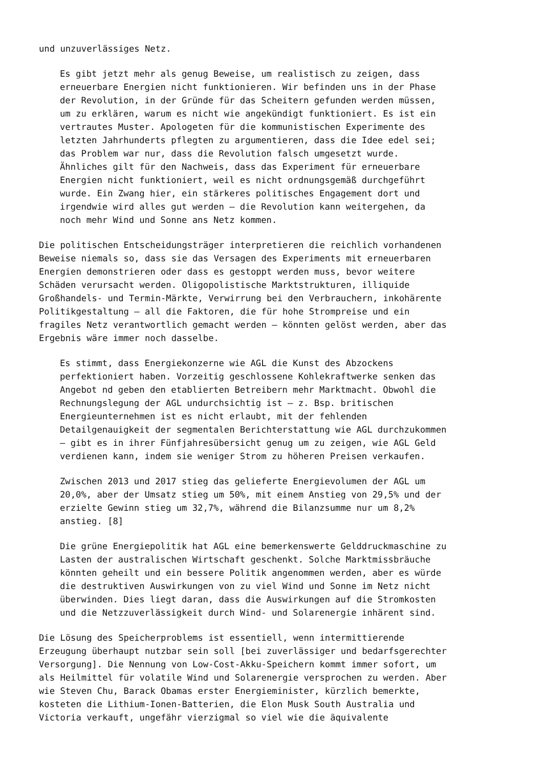und unzuverlässiges Netz.
Es gibt jetzt mehr als genug Beweise, um realistisch zu zeigen, dass erneuerbare Energien nicht funktionieren. Wir befinden uns in der Phase der Revolution, in der Gründe für das Scheitern gefunden werden müssen, um zu erklären, warum es nicht wie angekündigt funktioniert. Es ist ein vertrautes Muster. Apologeten für die kommunistischen Experimente des letzten Jahrhunderts pflegten zu argumentieren, dass die Idee edel sei; das Problem war nur, dass die Revolution falsch umgesetzt wurde. Ähnliches gilt für den Nachweis, dass das Experiment für erneuerbare Energien nicht funktioniert, weil es nicht ordnungsgemäß durchgeführt wurde. Ein Zwang hier, ein stärkeres politisches Engagement dort und irgendwie wird alles gut werden – die Revolution kann weitergehen, da noch mehr Wind und Sonne ans Netz kommen.
Die politischen Entscheidungsträger interpretieren die reichlich vorhandenen Beweise niemals so, dass sie das Versagen des Experiments mit erneuerbaren Energien demonstrieren oder dass es gestoppt werden muss, bevor weitere Schäden verursacht werden. Oligopolistische Marktstrukturen, illiquide Großhandels- und Termin-Märkte, Verwirrung bei den Verbrauchern, inkohärente Politikgestaltung – all die Faktoren, die für hohe Strompreise und ein fragiles Netz verantwortlich gemacht werden – könnten gelöst werden, aber das Ergebnis wäre immer noch dasselbe.
Es stimmt, dass Energiekonzerne wie AGL die Kunst des Abzockens perfektioniert haben. Vorzeitig geschlossene Kohlekraftwerke senken das Angebot nd geben den etablierten Betreibern mehr Marktmacht. Obwohl die Rechnungslegung der AGL undurchsichtig ist – z. Bsp. britischen Energieunternehmen ist es nicht erlaubt, mit der fehlenden Detailgenauigkeit der segmentalen Berichterstattung wie AGL durchzukommen – gibt es in ihrer Fünfjahresübersicht genug um zu zeigen, wie AGL Geld verdienen kann, indem sie weniger Strom zu höheren Preisen verkaufen.
Zwischen 2013 und 2017 stieg das gelieferte Energievolumen der AGL um 20,0%, aber der Umsatz stieg um 50%, mit einem Anstieg von 29,5% und der erzielte Gewinn stieg um 32,7%, während die Bilanzsumme nur um 8,2% anstieg. [8]
Die grüne Energiepolitik hat AGL eine bemerkenswerte Gelddruckmaschine zu Lasten der australischen Wirtschaft geschenkt. Solche Marktmissbräuche könnten geheilt und ein bessere Politik angenommen werden, aber es würde die destruktiven Auswirkungen von zu viel Wind und Sonne im Netz nicht überwinden. Dies liegt daran, dass die Auswirkungen auf die Stromkosten und die Netzzuverlässigkeit durch Wind- und Solarenergie inhärent sind.
Die Lösung des Speicherproblems ist essentiell, wenn intermittierende Erzeugung überhaupt nutzbar sein soll [bei zuverlässiger und bedarfsgerechter Versorgung]. Die Nennung von Low-Cost-Akku-Speichern kommt immer sofort, um als Heilmittel für volatile Wind und Solarenergie versprochen zu werden. Aber wie Steven Chu, Barack Obamas erster Energieminister, kürzlich bemerkte, kosteten die Lithium-Ionen-Batterien, die Elon Musk South Australia und Victoria verkauft, ungefähr vierzigmal so viel wie die äquivalente